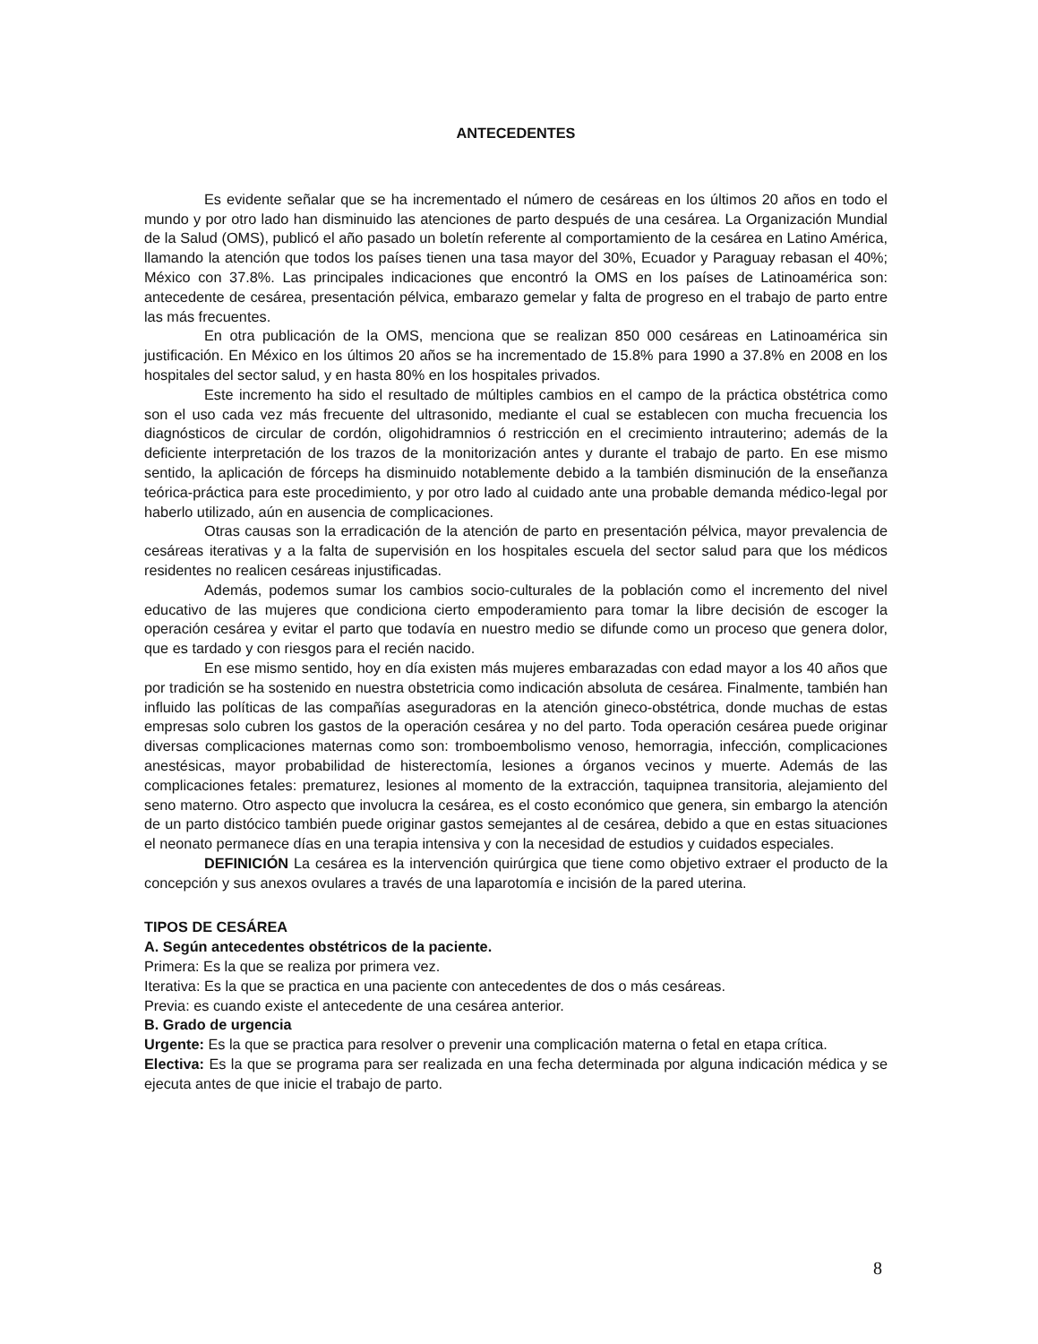ANTECEDENTES
Es evidente señalar que se ha incrementado el número de cesáreas en los últimos 20 años en todo el mundo y por otro lado han disminuido las atenciones de parto después de una cesárea. La Organización Mundial de la Salud (OMS), publicó el año pasado un boletín referente al comportamiento de la cesárea en Latino América, llamando la atención que todos los países tienen una tasa mayor del 30%, Ecuador y Paraguay rebasan el 40%; México con 37.8%. Las principales indicaciones que encontró la OMS en los países de Latinoamérica son: antecedente de cesárea, presentación pélvica, embarazo gemelar y falta de progreso en el trabajo de parto entre las más frecuentes.
En otra publicación de la OMS, menciona que se realizan 850 000 cesáreas en Latinoamérica sin justificación. En México en los últimos 20 años se ha incrementado de 15.8% para 1990 a 37.8% en 2008 en los hospitales del sector salud, y en hasta 80% en los hospitales privados.
Este incremento ha sido el resultado de múltiples cambios en el campo de la práctica obstétrica como son el uso cada vez más frecuente del ultrasonido, mediante el cual se establecen con mucha frecuencia los diagnósticos de circular de cordón, oligohidramnios ó restricción en el crecimiento intrauterino; además de la deficiente interpretación de los trazos de la monitorización antes y durante el trabajo de parto. En ese mismo sentido, la aplicación de fórceps ha disminuido notablemente debido a la también disminución de la enseñanza teórica-práctica para este procedimiento, y por otro lado al cuidado ante una probable demanda médico-legal por haberlo utilizado, aún en ausencia de complicaciones.
Otras causas son la erradicación de la atención de parto en presentación pélvica, mayor prevalencia de cesáreas iterativas y a la falta de supervisión en los hospitales escuela del sector salud para que los médicos residentes no realicen cesáreas injustificadas.
Además, podemos sumar los cambios socio-culturales de la población como el incremento del nivel educativo de las mujeres que condiciona cierto empoderamiento para tomar la libre decisión de escoger la operación cesárea y evitar el parto que todavía en nuestro medio se difunde como un proceso que genera dolor, que es tardado y con riesgos para el recién nacido.
En ese mismo sentido, hoy en día existen más mujeres embarazadas con edad mayor a los 40 años que por tradición se ha sostenido en nuestra obstetricia como indicación absoluta de cesárea. Finalmente, también han influido las políticas de las compañías aseguradoras en la atención gineco-obstétrica, donde muchas de estas empresas solo cubren los gastos de la operación cesárea y no del parto. Toda operación cesárea puede originar diversas complicaciones maternas como son: tromboembolismo venoso, hemorragia, infección, complicaciones anestésicas, mayor probabilidad de histerectomía, lesiones a órganos vecinos y muerte. Además de las complicaciones fetales: prematurez, lesiones al momento de la extracción, taquipnea transitoria, alejamiento del seno materno. Otro aspecto que involucra la cesárea, es el costo económico que genera, sin embargo la atención de un parto distócico también puede originar gastos semejantes al de cesárea, debido a que en estas situaciones el neonato permanece días en una terapia intensiva y con la necesidad de estudios y cuidados especiales.
DEFINICIÓN La cesárea es la intervención quirúrgica que tiene como objetivo extraer el producto de la concepción y sus anexos ovulares a través de una laparotomía e incisión de la pared uterina.
TIPOS DE CESÁREA
A. Según antecedentes obstétricos de la paciente.
Primera: Es la que se realiza por primera vez.
Iterativa: Es la que se practica en una paciente con antecedentes de dos o más cesáreas.
Previa: es cuando existe el antecedente de una cesárea anterior.
B. Grado de urgencia
Urgente: Es la que se practica para resolver o prevenir una complicación materna o fetal en etapa crítica.
Electiva: Es la que se programa para ser realizada en una fecha determinada por alguna indicación médica y se ejecuta antes de que inicie el trabajo de parto.
8